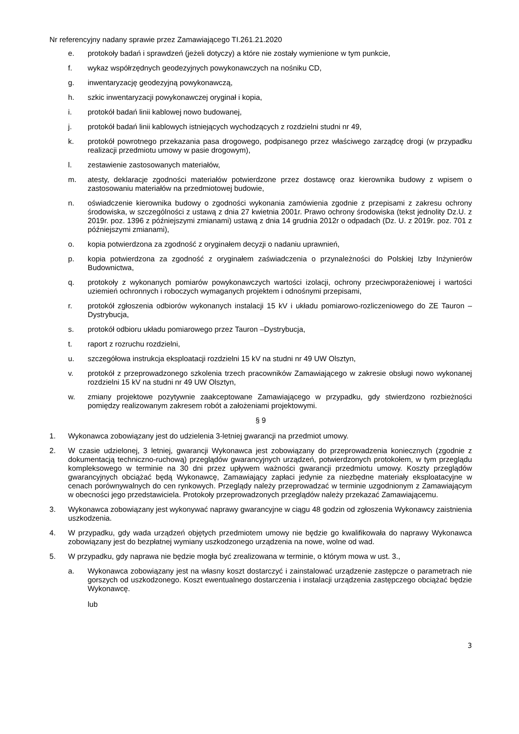Nr referencyjny nadany sprawie przez Zamawiającego TI.261.21.2020
e. protokoły badań i sprawdzeń (jeżeli dotyczy) a które nie zostały wymienione w tym punkcie,
f. wykaz współrzędnych geodezyjnych powykonawczych na nośniku CD,
g. inwentaryzację geodezyjną powykonawczą,
h. szkic inwentaryzacji powykonawczej oryginał i kopia,
i. protokół badań linii kablowej nowo budowanej,
j. protokół badań linii kablowych istniejących wychodzących z rozdzielni studni nr 49,
k. protokół powrotnego przekazania pasa drogowego, podpisanego przez właściwego zarządcę drogi (w przypadku realizacji przedmiotu umowy w pasie drogowym),
l. zestawienie zastosowanych materiałów,
m. atesty, deklaracje zgodności materiałów potwierdzone przez dostawcę oraz kierownika budowy z wpisem o zastosowaniu materiałów na przedmiotowej budowie,
n. oświadczenie kierownika budowy o zgodności wykonania zamówienia zgodnie z przepisami z zakresu ochrony środowiska, w szczególności z ustawą z dnia 27 kwietnia 2001r. Prawo ochrony środowiska (tekst jednolity Dz.U. z 2019r. poz. 1396 z późniejszymi zmianami) ustawą z dnia 14 grudnia 2012r o odpadach (Dz. U. z 2019r. poz. 701 z późniejszymi zmianami),
o. kopia potwierdzona za zgodność z oryginałem decyzji o nadaniu uprawnień,
p. kopia potwierdzona za zgodność z oryginałem zaświadczenia o przynależności do Polskiej Izby Inżynierów Budownictwa,
q. protokoły z wykonanych pomiarów powykonawczych wartości izolacji, ochrony przeciwporażeniowej i wartości uziemień ochronnych i roboczych wymaganych projektem i odnośnymi przepisami,
r. protokół zgłoszenia odbiorów wykonanych instalacji 15 kV i układu pomiarowo-rozliczeniowego do ZE Tauron – Dystrybucja,
s. protokół odbioru układu pomiarowego przez Tauron –Dystrybucja,
t. raport z rozruchu rozdzielni,
u. szczegółowa instrukcja eksploatacji rozdzielni 15 kV na studni nr 49 UW Olsztyn,
v. protokół z przeprowadzonego szkolenia trzech pracowników Zamawiającego w zakresie obsługi nowo wykonanej rozdzielni 15 kV na studni nr 49 UW Olsztyn,
w. zmiany projektowe pozytywnie zaakceptowane Zamawiającego w przypadku, gdy stwierdzono rozbieżności pomiędzy realizowanym zakresem robót a założeniami projektowymi.
§ 9
1. Wykonawca zobowiązany jest do udzielenia 3-letniej gwarancji na przedmiot umowy.
2. W czasie udzielonej, 3 letniej, gwarancji Wykonawca jest zobowiązany do przeprowadzenia koniecznych (zgodnie z dokumentacją techniczno-ruchową) przeglądów gwarancyjnych urządzeń, potwierdzonych protokołem, w tym przeglądu kompleksowego w terminie na 30 dni przez upływem ważności gwarancji przedmiotu umowy. Koszty przeglądów gwarancyjnych obciążać będą Wykonawcę, Zamawiający zapłaci jedynie za niezbędne materiały eksploatacyjne w cenach porównywalnych do cen rynkowych. Przeglądy należy przeprowadzać w terminie uzgodnionym z Zamawiającym w obecności jego przedstawiciela. Protokoły przeprowadzonych przeglądów należy przekazać Zamawiającemu.
3. Wykonawca zobowiązany jest wykonywać naprawy gwarancyjne w ciągu 48 godzin od zgłoszenia Wykonawcy zaistnienia uszkodzenia.
4. W przypadku, gdy wada urządzeń objętych przedmiotem umowy nie będzie go kwalifikowała do naprawy Wykonawca zobowiązany jest do bezpłatnej wymiany uszkodzonego urządzenia na nowe, wolne od wad.
5. W przypadku, gdy naprawa nie będzie mogła być zrealizowana w terminie, o którym mowa w ust. 3.,
a. Wykonawca zobowiązany jest na własny koszt dostarczyć i zainstalować urządzenie zastępcze o parametrach nie gorszych od uszkodzonego. Koszt ewentualnego dostarczenia i instalacji urządzenia zastępczego obciążać będzie Wykonawcę.
lub
3